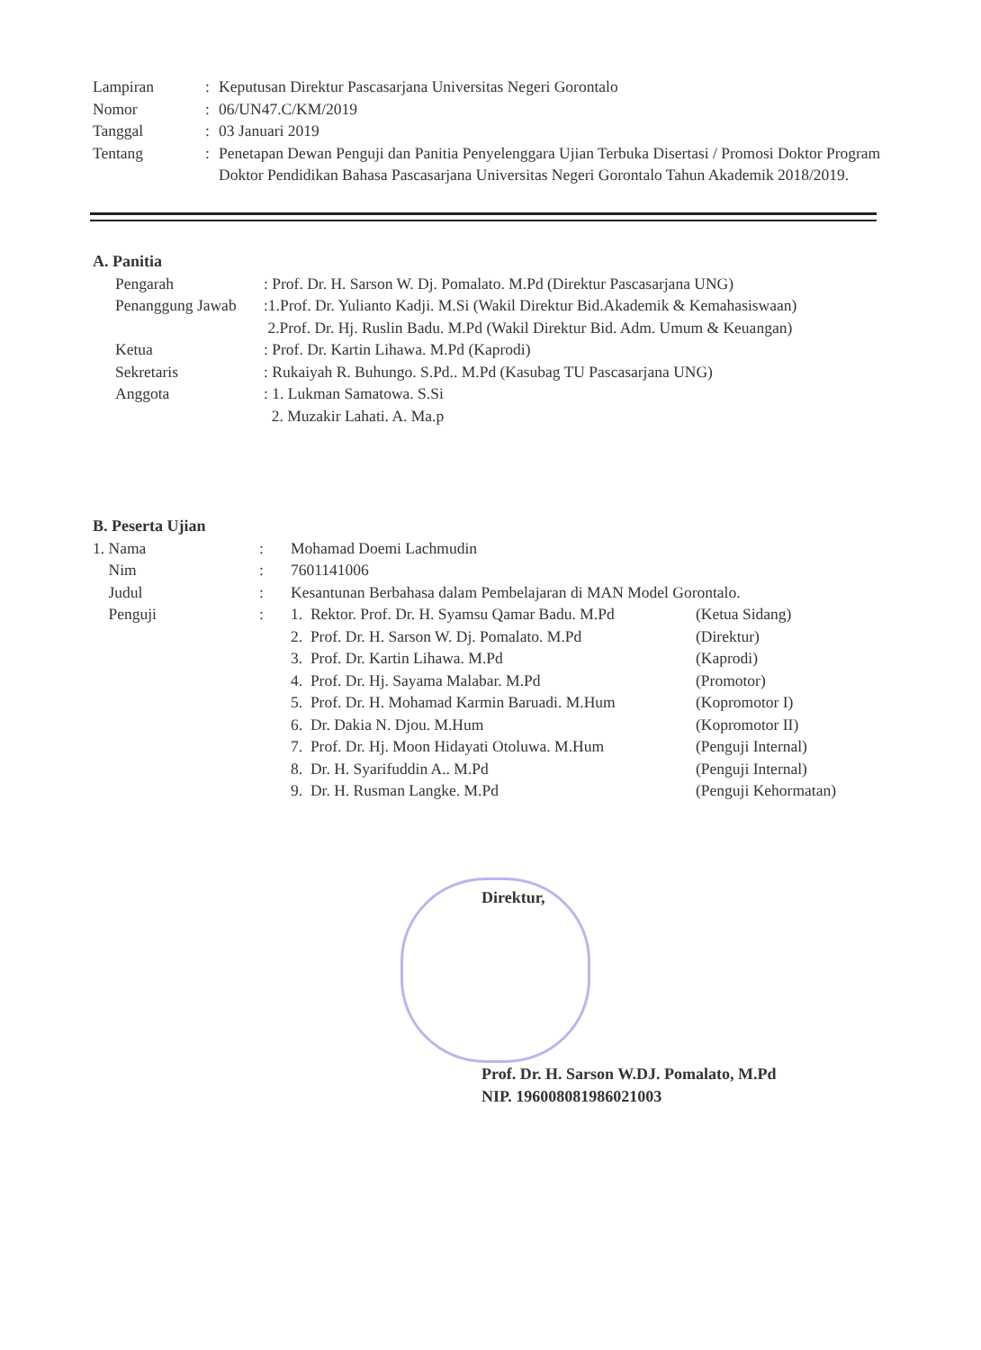| Lampiran | : | Keputusan Direktur Pascasarjana Universitas Negeri Gorontalo |
| Nomor | : | 06/UN47.C/KM/2019 |
| Tanggal | : | 03 Januari 2019 |
| Tentang | : | Penetapan Dewan Penguji dan Panitia Penyelenggara Ujian Terbuka Disertasi / Promosi Doktor Program Doktor Pendidikan Bahasa Pascasarjana Universitas Negeri Gorontalo Tahun Akademik 2018/2019. |
A. Panitia
| Pengarah | : Prof. Dr. H. Sarson W. Dj. Pomalato. M.Pd (Direktur Pascasarjana UNG) |
| Penanggung Jawab | :1.Prof. Dr. Yulianto Kadji. M.Si (Wakil Direktur Bid.Akademik & Kemahasiswaan) 2.Prof. Dr. Hj. Ruslin Badu. M.Pd (Wakil Direktur Bid. Adm. Umum & Keuangan) |
| Ketua | : Prof. Dr. Kartin Lihawa. M.Pd (Kaprodi) |
| Sekretaris | : Rukaiyah R. Buhungo. S.Pd.. M.Pd (Kasubag TU Pascasarjana UNG) |
| Anggota | : 1. Lukman Samatowa. S.Si 2. Muzakir Lahati. A. Ma.p |
B. Peserta Ujian
| 1. Nama | : | Mohamad Doemi Lachmudin | |
| Nim | : | 7601141006 | |
| Judul | : | Kesantunan Berbahasa dalam Pembelajaran di MAN Model Gorontalo. | |
| Penguji | : | 1. Rektor. Prof. Dr. H. Syamsu Qamar Badu. M.Pd | (Ketua Sidang) |
| | | 2. Prof. Dr. H. Sarson W. Dj. Pomalato. M.Pd | (Direktur) |
| | | 3. Prof. Dr. Kartin Lihawa. M.Pd | (Kaprodi) |
| | | 4. Prof. Dr. Hj. Sayama Malabar. M.Pd | (Promotor) |
| | | 5. Prof. Dr. H. Mohamad Karmin Baruadi. M.Hum | (Kopromotor I) |
| | | 6. Dr. Dakia N. Djou. M.Hum | (Kopromotor II) |
| | | 7. Prof. Dr. Hj. Moon Hidayati Otoluwa. M.Hum | (Penguji Internal) |
| | | 8. Dr. H. Syarifuddin A.. M.Pd | (Penguji Internal) |
| | | 9. Dr. H. Rusman Langke. M.Pd | (Penguji Kehormatan) |
Direktur,
Prof. Dr. H. Sarson W.DJ. Pomalato, M.Pd
NIP. 196008081986021003